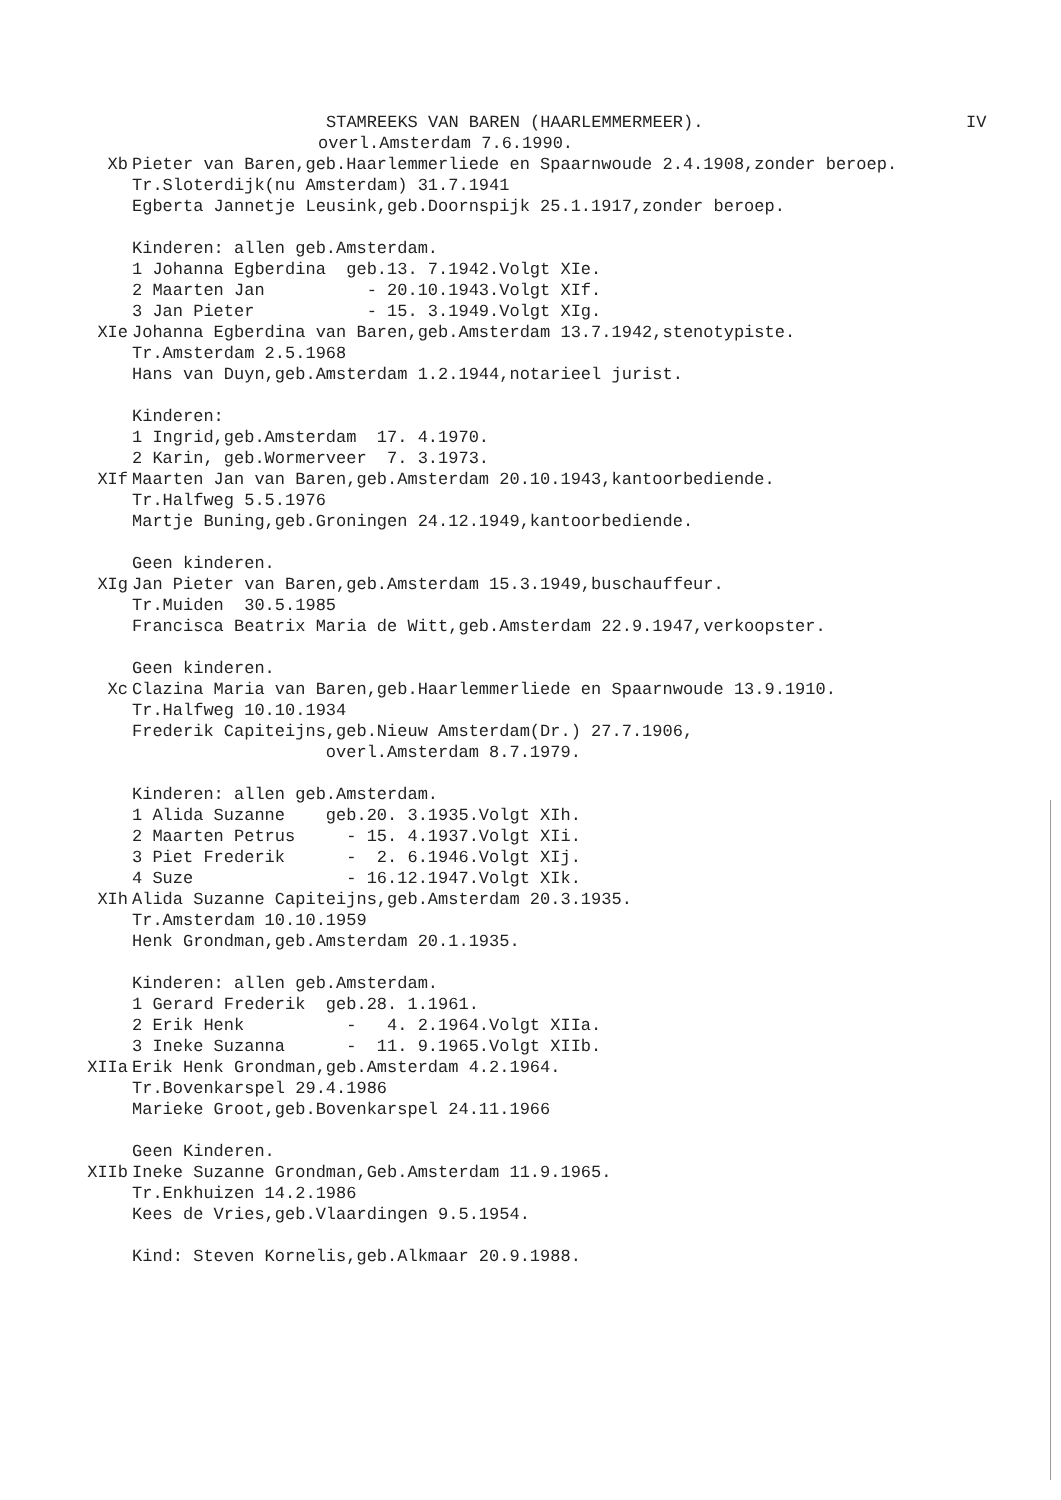STAMREEKS VAN BAREN (HAARLEMMERMEER). IV
overl.Amsterdam 7.6.1990.
Xb
Pieter van Baren,geb.Haarlemmerliede en Spaarnwoude 2.4.1908,zonder beroep. Tr.Sloterdijk(nu Amsterdam) 31.7.1941 Egberta Jannetje Leusink,geb.Doornspijk 25.1.1917,zonder beroep. Kinderen: allen geb.Amsterdam. 1 Johanna Egberdina geb.13. 7.1942.Volgt XIe. 2 Maarten Jan - 20.10.1943.Volgt XIf. 3 Jan Pieter - 15. 3.1949.Volgt XIg.
XIe
Johanna Egberdina van Baren,geb.Amsterdam 13.7.1942,stenotypiste. Tr.Amsterdam 2.5.1968 Hans van Duyn,geb.Amsterdam 1.2.1944,notarieel jurist. Kinderen: 1 Ingrid,geb.Amsterdam 17. 4.1970. 2 Karin, geb.Wormerveer 7. 3.1973.
XIf
Maarten Jan van Baren,geb.Amsterdam 20.10.1943,kantoorbediende. Tr.Halfweg 5.5.1976 Martje Buning,geb.Groningen 24.12.1949,kantoorbediende. Geen kinderen.
XIg
Jan Pieter van Baren,geb.Amsterdam 15.3.1949,buschauffeur. Tr.Muiden 30.5.1985 Francisca Beatrix Maria de Witt,geb.Amsterdam 22.9.1947,verkoopster. Geen kinderen.
Xc
Clazina Maria van Baren,geb.Haarlemmerliede en Spaarnwoude 13.9.1910. Tr.Halfweg 10.10.1934 Frederik Capiteijns,geb.Nieuw Amsterdam(Dr.) 27.7.1906, overl.Amsterdam 8.7.1979. Kinderen: allen geb.Amsterdam. 1 Alida Suzanne geb.20. 3.1935.Volgt XIh. 2 Maarten Petrus - 15. 4.1937.Volgt XIi. 3 Piet Frederik - 2. 6.1946.Volgt XIj. 4 Suze - 16.12.1947.Volgt XIk.
XIh
Alida Suzanne Capiteijns,geb.Amsterdam 20.3.1935. Tr.Amsterdam 10.10.1959 Henk Grondman,geb.Amsterdam 20.1.1935. Kinderen: allen geb.Amsterdam. 1 Gerard Frederik geb.28. 1.1961. 2 Erik Henk - 4. 2.1964.Volgt XIIa. 3 Ineke Suzanna - 11. 9.1965.Volgt XIIb.
XIIa
Erik Henk Grondman,geb.Amsterdam 4.2.1964. Tr.Bovenkarspel 29.4.1986 Marieke Groot,geb.Bovenkarspel 24.11.1966 Geen Kinderen.
XIIb
Ineke Suzanne Grondman,Geb.Amsterdam 11.9.1965. Tr.Enkhuizen 14.2.1986 Kees de Vries,geb.Vlaardingen 9.5.1954. Kind: Steven Kornelis,geb.Alkmaar 20.9.1988.